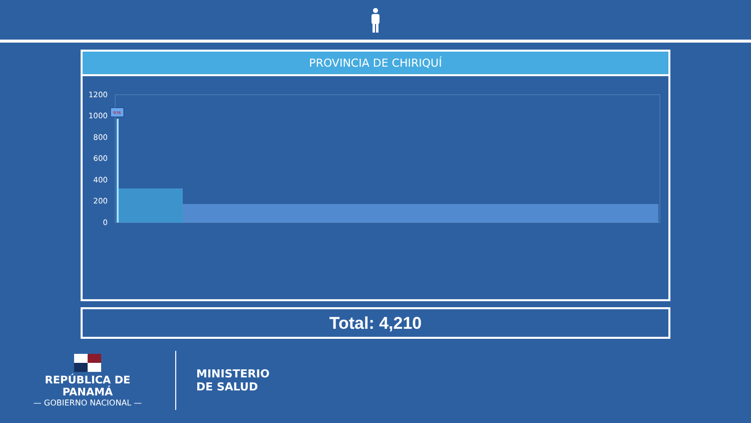PROVINCIA DE CHIRIQUÍ
1200
1000
800
600
400
200
0
976
DAVID BUGABA LAS LOMAS PEDREGAL CERRO PUNTA LA CONCEPCION ALANJE VOLCAN BACO SAN PABLO VIEJO SAN FELIX GUALACA PASO ANCHO LOS NARANJOS BAGALA DAVID ESTE SAN PABLO NUEVO LOS ANASTACIOS TIJERAS GUARUMAL REMEDIOS NUEVA CALIFORNIA SAN ANDRES SANTO DOMINGO EL PORVENIR CANTA GALLO PEDREGAL (DAVID) BOQUETE, LOS NARANJOS BARU LAS LAJAS BOCA DEL MONTE DOS RIOS MONTE LIRIO BARÚ, PTO. ARMUELLES GOMEZ MANACA POTRERILLOS ABAJO VELADERO SANTA CRUZ GUABAL LAJAS DE TOLE T. ALTAS, PASO ANCHO GUACA TINAJAS SANTA ROSA (CHIRIQUI) BARU, BACO PALMIRA (CHIRIQUI) MAJAGUA PORTON DAVID, CIUDAD ACUARIO DAVID, BRISAS DEL RÍO BARÚ, CHUCHUPATE BOCA CHICA HORCONCITOS CAÑAS GORDAS RENACIMIENTO, MONTE LIRIO DAVID, LOS ABANICOS JARAMILLO DAVID, EL ALBA REMEDIOS, EL PORVENIR DAVID, DIVINO NIÑO #1 SAN LORENSO HORNITO
Total: 4,210
REPÚBLICA DE PANAMÁ
— GOBIERNO NACIONAL —
MINISTERIO
DE SALUD